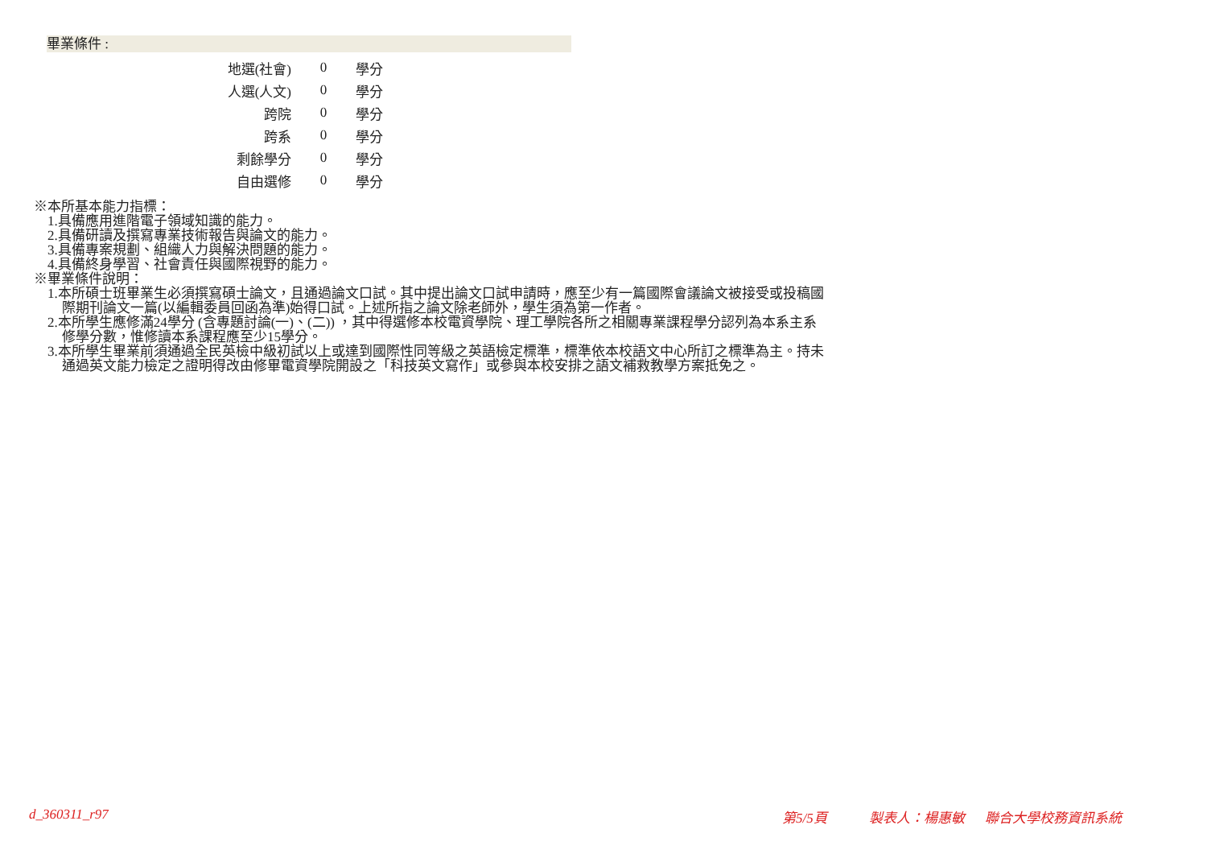畢業條件 :
| 地選(社會) | 0 | 學分 |
| 人選(人文) | 0 | 學分 |
| 跨院 | 0 | 學分 |
| 跨系 | 0 | 學分 |
| 剩餘學分 | 0 | 學分 |
| 自由選修 | 0 | 學分 |
※本所基本能力指標：
1.具備應用進階電子領域知識的能力。
2.具備研讀及撰寫專業技術報告與論文的能力。
3.具備專案規劃、組織人力與解決問題的能力。
4.具備終身學習、社會責任與國際視野的能力。
※畢業條件說明：
1.本所碩士班畢業生必須撰寫碩士論文，且通過論文口試。其中提出論文口試申請時，應至少有一篇國際會議論文被接受或投稿國
際期刊論文一篇(以編輯委員回函為準)始得口試。上述所指之論文除老師外，學生須為第一作者。
2.本所學生應修滿24學分 (含專題討論(一)、(二)) ，其中得選修本校電資學院、理工學院各所之相關專業課程學分認列為本系主系
修學分數，惟修讀本系課程應至少15學分。
3.本所學生畢業前須通過全民英檢中級初試以上或達到國際性同等級之英語檢定標準，標準依本校語文中心所訂之標準為主。持未
通過英文能力檢定之證明得改由修畢電資學院開設之「科技英文寫作」或參與本校安排之語文補救教學方案抵免之。
d_360311_r97 第5/5頁 製表人：楊惠敏 聯合大學校務資訊系統